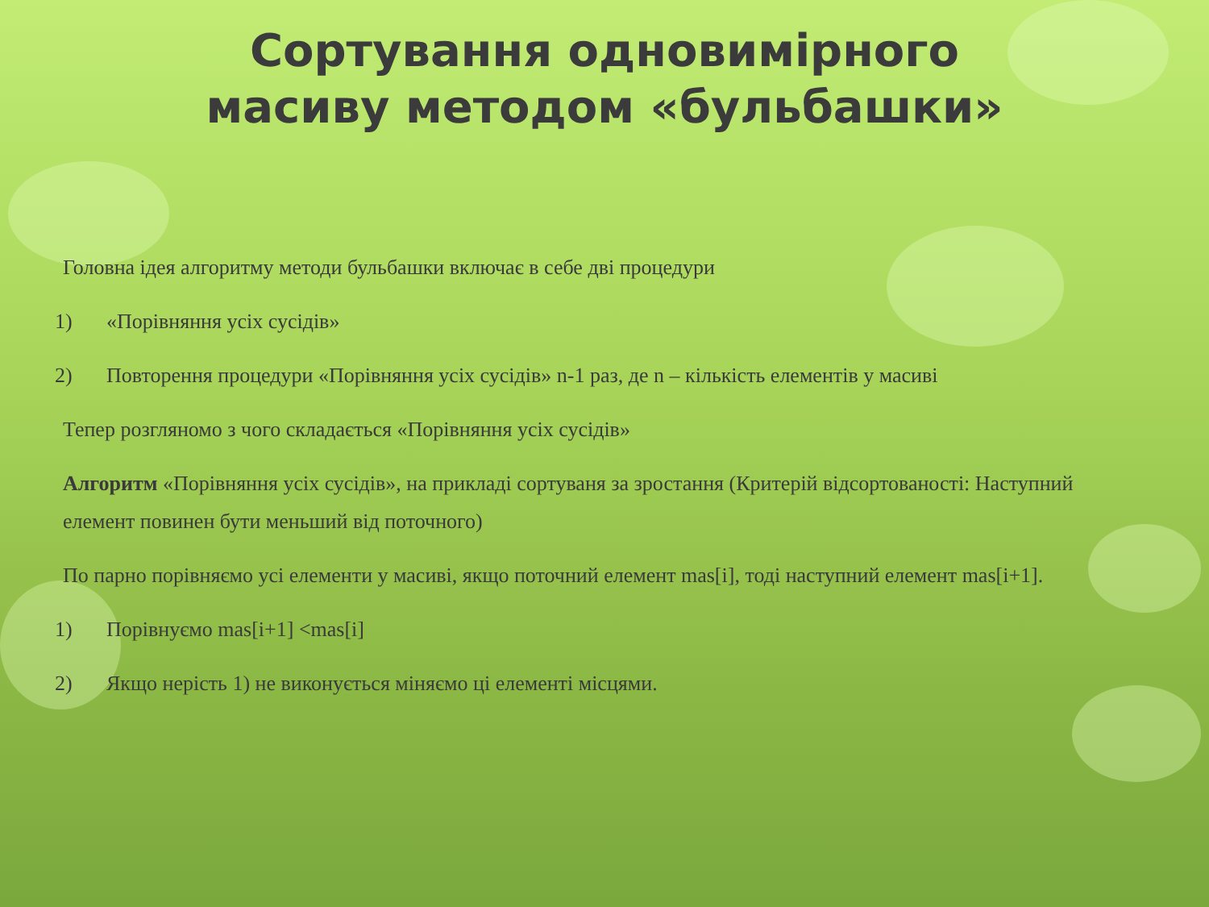Сортування одновимірного масиву методом «бульбашки»
Головна ідея алгоритму методи бульбашки включає в себе дві процедури
1) «Порівняння усіх сусідів»
2) Повторення процедури «Порівняння усіх сусідів» n-1 раз, де n – кількість елементів у масиві
Тепер розгляномо з чого складається «Порівняння усіх сусідів»
Алгоритм «Порівняння усіх сусідів», на прикладі сортуваня за зростання (Критерій відсортованості: Наступний елемент повинен бути меньший від поточного)
По парно порівняємо усі елементи у масиві, якщо поточний елемент mas[i], тоді наступний елемент mas[i+1].
1) Порівнуємо mas[i+1] <mas[i]
2) Якщо нерість 1) не виконується міняємо ці елементі місцями.